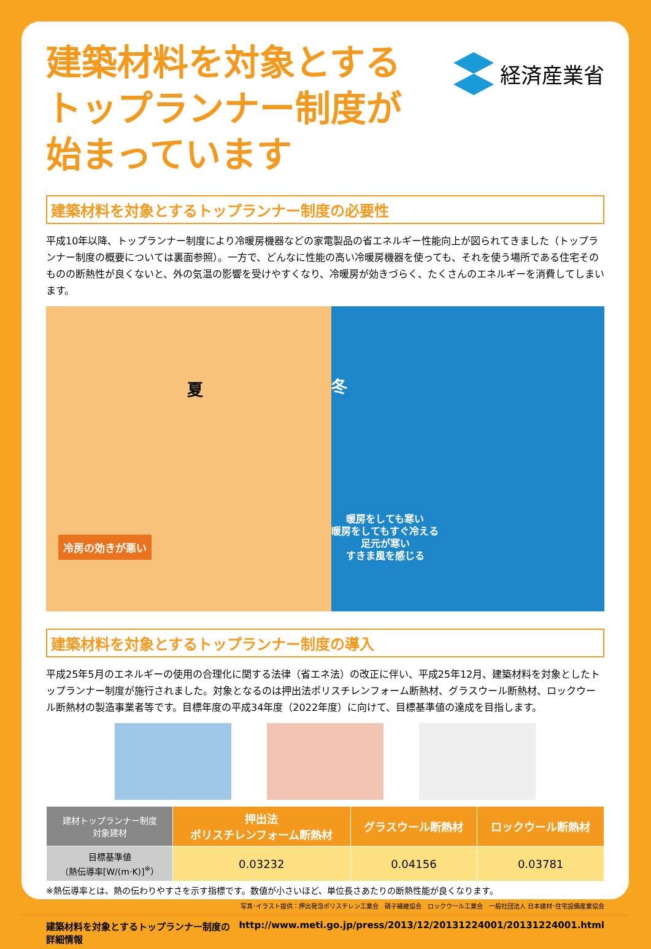建築材料を対象とする
トップランナー制度が
始まっています
経済産業省
建築材料を対象とするトップランナー制度の必要性
平成10年以降、トップランナー制度により冷暖房機器などの家電製品の省エネルギー性能向上が図られてきました（トップランナー制度の概要については裏面参照）。一方で、どんなに性能の高い冷暖房機器を使っても、それを使う場所である住宅そのものの断熱性が良くないと、外の気温の影響を受けやすくなり、冷暖房が効きづらく、たくさんのエネルギーを消費してしまいます。
夏
冷房の効きが悪い
冬
暖房をしても寒い
暖房をしてもすぐ冷える
足元が寒い
すきま風を感じる
建築材料を対象とするトップランナー制度の導入
平成25年5月のエネルギーの使用の合理化に関する法律（省エネ法）の改正に伴い、平成25年12月、建築材料を対象としたトップランナー制度が施行されました。対象となるのは押出法ポリスチレンフォーム断熱材、グラスウール断熱材、ロックウール断熱材の製造事業者等です。目標年度の平成34年度（2022年度）に向けて、目標基準値の達成を目指します。
| 建材トップランナー制度 対象建材 | 押出法 ポリスチレンフォーム断熱材 | グラスウール断熱材 | ロックウール断熱材 |
| --- | --- | --- | --- |
| 目標基準値 （熱伝導率[W/(m·K)]<sup>※</sup>） | 0.03232 | 0.04156 | 0.03781 |
※熱伝導率とは、熱の伝わりやすさを示す指標です。数値が小さいほど、単位長さあたりの断熱性能が良くなります。
写真･イラスト提供：押出発泡ポリスチレン工業会　硝子繊維協会　ロックウール工業会　一般社団法人 日本建材･住宅設備産業協会
建築材料を対象とするトップランナー制度の詳細情報 http://www.meti.go.jp/press/2013/12/20131224001/20131224001.html